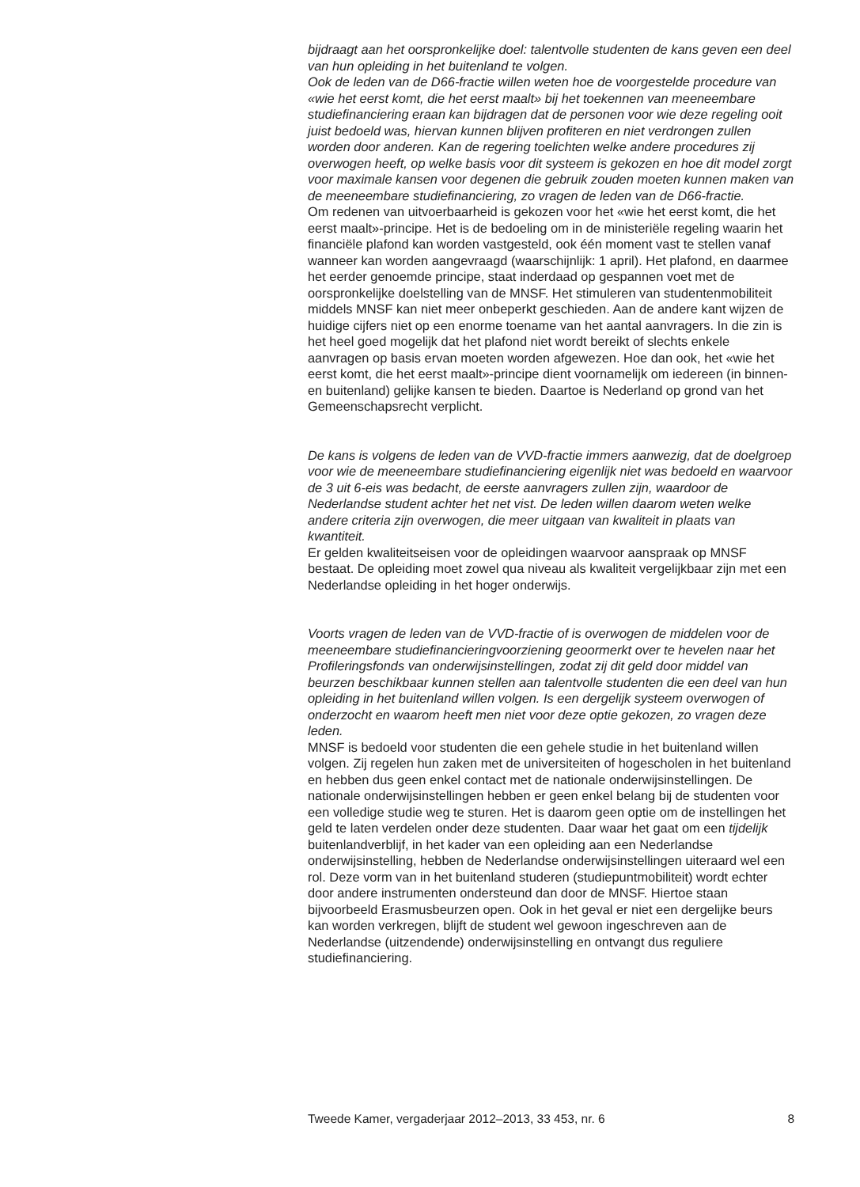bijdraagt aan het oorspronkelijke doel: talentvolle studenten de kans geven een deel van hun opleiding in het buitenland te volgen.
Ook de leden van de D66-fractie willen weten hoe de voorgestelde procedure van «wie het eerst komt, die het eerst maalt» bij het toekennen van meeneembare studiefinanciering eraan kan bijdragen dat de personen voor wie deze regeling ooit juist bedoeld was, hiervan kunnen blijven profiteren en niet verdrongen zullen worden door anderen. Kan de regering toelichten welke andere procedures zij overwogen heeft, op welke basis voor dit systeem is gekozen en hoe dit model zorgt voor maximale kansen voor degenen die gebruik zouden moeten kunnen maken van de meeneembare studiefinanciering, zo vragen de leden van de D66-fractie.
Om redenen van uitvoerbaarheid is gekozen voor het «wie het eerst komt, die het eerst maalt»-principe. Het is de bedoeling om in de ministeriële regeling waarin het financiële plafond kan worden vastgesteld, ook één moment vast te stellen vanaf wanneer kan worden aangevraagd (waarschijnlijk: 1 april). Het plafond, en daarmee het eerder genoemde principe, staat inderdaad op gespannen voet met de oorspronkelijke doelstelling van de MNSF. Het stimuleren van studentenmobiliteit middels MNSF kan niet meer onbeperkt geschieden. Aan de andere kant wijzen de huidige cijfers niet op een enorme toename van het aantal aanvragers. In die zin is het heel goed mogelijk dat het plafond niet wordt bereikt of slechts enkele aanvragen op basis ervan moeten worden afgewezen. Hoe dan ook, het «wie het eerst komt, die het eerst maalt»-principe dient voornamelijk om iedereen (in binnen- en buitenland) gelijke kansen te bieden. Daartoe is Nederland op grond van het Gemeenschapsrecht verplicht.
De kans is volgens de leden van de VVD-fractie immers aanwezig, dat de doelgroep voor wie de meeneembare studiefinanciering eigenlijk niet was bedoeld en waarvoor de 3 uit 6-eis was bedacht, de eerste aanvragers zullen zijn, waardoor de Nederlandse student achter het net vist. De leden willen daarom weten welke andere criteria zijn overwogen, die meer uitgaan van kwaliteit in plaats van kwantiteit.
Er gelden kwaliteitseisen voor de opleidingen waarvoor aanspraak op MNSF bestaat. De opleiding moet zowel qua niveau als kwaliteit vergelijkbaar zijn met een Nederlandse opleiding in het hoger onderwijs.
Voorts vragen de leden van de VVD-fractie of is overwogen de middelen voor de meeneembare studiefinancieringvoorziening geoormerkt over te hevelen naar het Profileringsfonds van onderwijsinstellingen, zodat zij dit geld door middel van beurzen beschikbaar kunnen stellen aan talentvolle studenten die een deel van hun opleiding in het buitenland willen volgen. Is een dergelijk systeem overwogen of onderzocht en waarom heeft men niet voor deze optie gekozen, zo vragen deze leden.
MNSF is bedoeld voor studenten die een gehele studie in het buitenland willen volgen. Zij regelen hun zaken met de universiteiten of hogescholen in het buitenland en hebben dus geen enkel contact met de nationale onderwijsinstellingen. De nationale onderwijsinstellingen hebben er geen enkel belang bij de studenten voor een volledige studie weg te sturen. Het is daarom geen optie om de instellingen het geld te laten verdelen onder deze studenten. Daar waar het gaat om een tijdelijk buitenlandverblijf, in het kader van een opleiding aan een Nederlandse onderwijsinstelling, hebben de Nederlandse onderwijsinstellingen uiteraard wel een rol. Deze vorm van in het buitenland studeren (studiepuntmobiliteit) wordt echter door andere instrumenten ondersteund dan door de MNSF. Hiertoe staan bijvoorbeeld Erasmusbeurzen open. Ook in het geval er niet een dergelijke beurs kan worden verkregen, blijft de student wel gewoon ingeschreven aan de Nederlandse (uitzendende) onderwijsinstelling en ontvangt dus reguliere studiefinanciering.
Tweede Kamer, vergaderjaar 2012–2013, 33 453, nr. 6 8